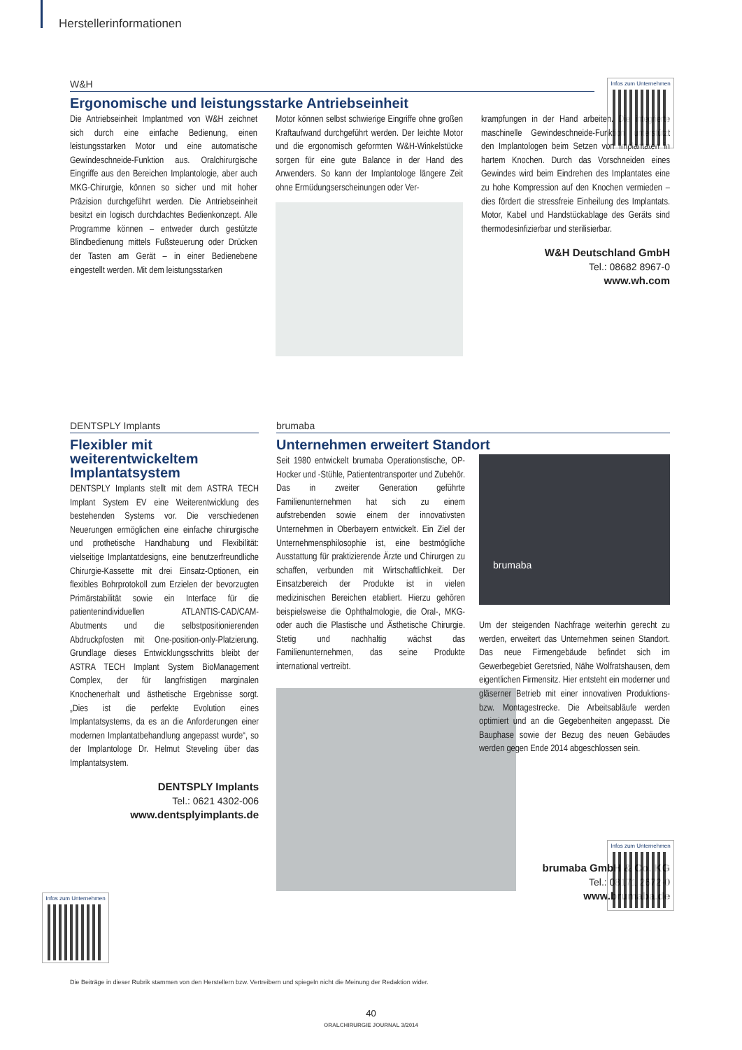Herstellerinformationen
W&H
Ergonomische und leistungsstarke Antriebseinheit
Die Antriebseinheit Implantmed von W&H zeichnet sich durch eine einfache Bedienung, einen leistungsstarken Motor und eine automatische Gewindeschneide-Funktion aus. Oralchirurgische Eingriffe aus den Bereichen Implantologie, aber auch MKG-Chirurgie, können so sicher und mit hoher Präzision durchgeführt werden. Die Antriebseinheit besitzt ein logisch durchdachtes Bedienkonzept. Alle Programme können – entweder durch gestützte Blindbedienung mittels Fußsteuerung oder Drücken der Tasten am Gerät – in einer Bedienebene eingestellt werden. Mit dem leistungsstarken
Motor können selbst schwierige Eingriffe ohne großen Kraftaufwand durchgeführt werden. Der leichte Motor und die ergonomisch geformten W&H-Winkelstücke sorgen für eine gute Balance in der Hand des Anwenders. So kann der Implantologe längere Zeit ohne Ermüdungserscheinungen oder Ver-
krampfungen in der Hand arbeiten. Die integrierte maschinelle Gewindeschneide-Funktion unterstützt den Implantologen beim Setzen von Implantaten in hartem Knochen. Durch das Vorschneiden eines Gewindes wird beim Eindrehen des Implantates eine zu hohe Kompression auf den Knochen vermieden – dies fördert die stressfreie Einheilung des Implantats. Motor, Kabel und Handstückablage des Geräts sind thermodesinfizierbar und sterilisierbar.
W&H Deutschland GmbH
Tel.: 08682 8967-0
www.wh.com
Infos zum Unternehmen
DENTSPLY Implants
Flexibler mit weiterentwickeltem Implantatsystem
DENTSPLY Implants stellt mit dem ASTRA TECH Implant System EV eine Weiterentwicklung des bestehenden Systems vor. Die verschiedenen Neuerungen ermöglichen eine einfache chirurgische und prothetische Handhabung und Flexibilität: vielseitige Implantatdesigns, eine benutzerfreundliche Chirurgie-Kassette mit drei Einsatz-Optionen, ein flexibles Bohrprotokoll zum Erzielen der bevorzugten Primärstabilität sowie ein Interface für die patientenindividuellen ATLANTIS-CAD/CAM-Abutments und die selbstpositionierenden Abdruckpfosten mit One-position-only-Platzierung. Grundlage dieses Entwicklungsschritts bleibt der ASTRA TECH Implant System BioManagement Complex, der für langfristigen marginalen Knochenerhalt und ästhetische Ergebnisse sorgt. „Dies ist die perfekte Evolution eines Implantatsystems, da es an die Anforderungen einer modernen Implantatbehandlung angepasst wurde“, so der Implantologe Dr. Helmut Steveling über das Implantatsystem.
DENTSPLY Implants
Tel.: 0621 4302-006
www.dentsplyimplants.de
Infos zum Unternehmen
brumaba
Unternehmen erweitert Standort
Seit 1980 entwickelt brumaba Operationstische, OP-Hocker und -Stühle, Patiententransporter und Zubehör. Das in zweiter Generation geführte Familienunternehmen hat sich zu einem aufstrebenden sowie einem der innovativsten Unternehmen in Oberbayern entwickelt. Ein Ziel der Unternehmensphilosophie ist, eine bestmögliche Ausstattung für praktizierende Ärzte und Chirurgen zu schaffen, verbunden mit Wirtschaftlichkeit. Der Einsatzbereich der Produkte ist in vielen medizinischen Bereichen etabliert. Hierzu gehören beispielsweise die Ophthalmologie, die Oral-, MKG- oder auch die Plastische und Ästhetische Chirurgie. Stetig und nachhaltig wächst das Familienunternehmen, das seine Produkte international vertreibt.
brumaba
Um der steigenden Nachfrage weiterhin gerecht zu werden, erweitert das Unternehmen seinen Standort. Das neue Firmengebäude befindet sich im Gewerbegebiet Geretsried, Nähe Wolfratshausen, dem eigentlichen Firmensitz. Hier entsteht ein moderner und gläserner Betrieb mit einer innovativen Produktions- bzw. Montagestrecke. Die Arbeitsabläufe werden optimiert und an die Gegebenheiten angepasst. Die Bauphase sowie der Bezug des neuen Gebäudes werden gegen Ende 2014 abgeschlossen sein.
brumaba GmbH & Co. KG
Tel.: 08171 2672-0
www.brumaba.de
Infos zum Unternehmen
Die Beiträge in dieser Rubrik stammen von den Herstellern bzw. Vertreibern und spiegeln nicht die Meinung der Redaktion wider.
40
ORALCHIRURGIE JOURNAL 3/2014